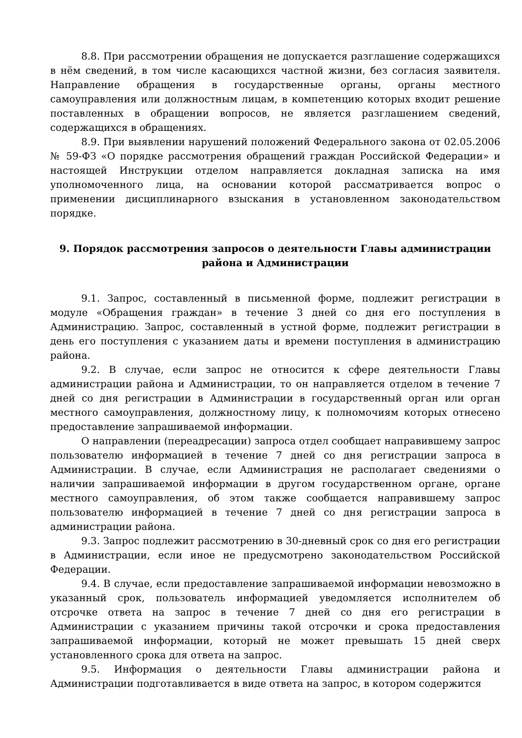8.8. При рассмотрении обращения не допускается разглашение содержащихся в нём сведений, в том числе касающихся частной жизни, без согласия заявителя. Направление обращения в государственные органы, органы местного самоуправления или должностным лицам, в компетенцию которых входит решение поставленных в обращении вопросов, не является разглашением сведений, содержащихся в обращениях.
8.9. При выявлении нарушений положений Федерального закона от 02.05.2006 № 59-ФЗ «О порядке рассмотрения обращений граждан Российской Федерации» и настоящей Инструкции отделом направляется докладная записка на имя уполномоченного лица, на основании которой рассматривается вопрос о применении дисциплинарного взыскания в установленном законодательством порядке.
9. Порядок рассмотрения запросов о деятельности Главы администрации района и Администрации
9.1. Запрос, составленный в письменной форме, подлежит регистрации в модуле «Обращения граждан» в течение 3 дней со дня его поступления в Администрацию. Запрос, составленный в устной форме, подлежит регистрации в день его поступления с указанием даты и времени поступления в администрацию района.
9.2. В случае, если запрос не относится к сфере деятельности Главы администрации района и Администрации, то он направляется отделом в течение 7 дней со дня регистрации в Администрации в государственный орган или орган местного самоуправления, должностному лицу, к полномочиям которых отнесено предоставление запрашиваемой информации.
О направлении (переадресации) запроса отдел сообщает направившему запрос пользователю информацией в течение 7 дней со дня регистрации запроса в Администрации. В случае, если Администрация не располагает сведениями о наличии запрашиваемой информации в другом государственном органе, органе местного самоуправления, об этом также сообщается направившему запрос пользователю информацией в течение 7 дней со дня регистрации запроса в администрации района.
9.3. Запрос подлежит рассмотрению в 30-дневный срок со дня его регистрации в Администрации, если иное не предусмотрено законодательством Российской Федерации.
9.4. В случае, если предоставление запрашиваемой информации невозможно в указанный срок, пользователь информацией уведомляется исполнителем об отсрочке ответа на запрос в течение 7 дней со дня его регистрации в Администрации с указанием причины такой отсрочки и срока предоставления запрашиваемой информации, который не может превышать 15 дней сверх установленного срока для ответа на запрос.
9.5. Информация о деятельности Главы администрации района и Администрации подготавливается в виде ответа на запрос, в котором содержится